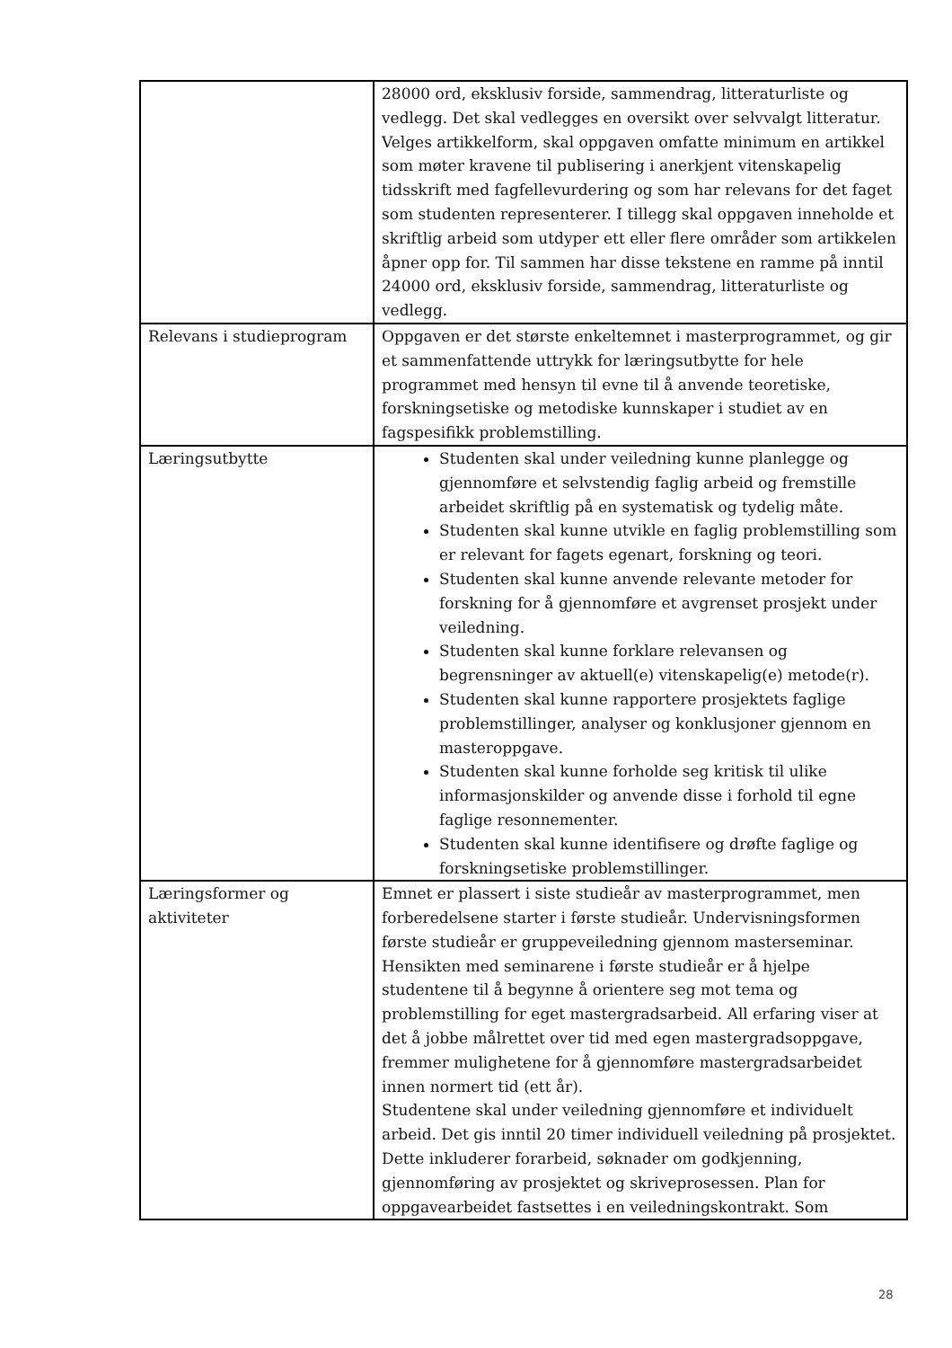| | 28000 ord, eksklusiv forside, sammendrag, litteraturliste og vedlegg. Det skal vedlegges en oversikt over selvvalgt litteratur. Velges artikkelform, skal oppgaven omfatte minimum en artikkel som møter kravene til publisering i anerkjent vitenskapelig tidsskrift med fagfellevurdering og som har relevans for det faget som studenten representerer. I tillegg skal oppgaven inneholde et skriftlig arbeid som utdyper ett eller flere områder som artikkelen åpner opp for. Til sammen har disse tekstene en ramme på inntil 24000 ord, eksklusiv forside, sammendrag, litteraturliste og vedlegg. |
| Relevans i studieprogram | Oppgaven er det største enkeltemnet i masterprogrammet, og gir et sammenfattende uttrykk for læringsutbytte for hele programmet med hensyn til evne til å anvende teoretiske, forskningsetiske og metodiske kunnskaper i studiet av en fagspesifikk problemstilling. |
| Læringsutbytte | Studenten skal under veiledning kunne planlegge og gjennomføre et selvstendig faglig arbeid og fremstille arbeidet skriftlig på en systematisk og tydelig måte. Studenten skal kunne utvikle en faglig problemstilling som er relevant for fagets egenart, forskning og teori. Studenten skal kunne anvende relevante metoder for forskning for å gjennomføre et avgrenset prosjekt under veiledning. Studenten skal kunne forklare relevansen og begrensninger av aktuell(e) vitenskapelig(e) metode(r). Studenten skal kunne rapportere prosjektets faglige problemstillinger, analyser og konklusjoner gjennom en masteroppgave. Studenten skal kunne forholde seg kritisk til ulike informasjonskilder og anvende disse i forhold til egne faglige resonnementer. Studenten skal kunne identifisere og drøfte faglige og forskningsetiske problemstillinger. |
| Læringsformer og aktiviteter | Emnet er plassert i siste studieår av masterprogrammet, men forberedelsene starter i første studieår. Undervisningsformen første studieår er gruppeveiledning gjennom masterseminar. Hensikten med seminarene i første studieår er å hjelpe studentene til å begynne å orientere seg mot tema og problemstilling for eget mastergradsarbeid. All erfaring viser at det å jobbe målrettet over tid med egen mastergradsoppgave, fremmer mulighetene for å gjennomføre mastergradsarbeidet innen normert tid (ett år). Studentene skal under veiledning gjennomføre et individuelt arbeid. Det gis inntil 20 timer individuell veiledning på prosjektet. Dette inkluderer forarbeid, søknader om godkjenning, gjennomføring av prosjektet og skriveprosessen. Plan for oppgavearbeidet fastsettes i en veiledningskontrakt. Som |
28